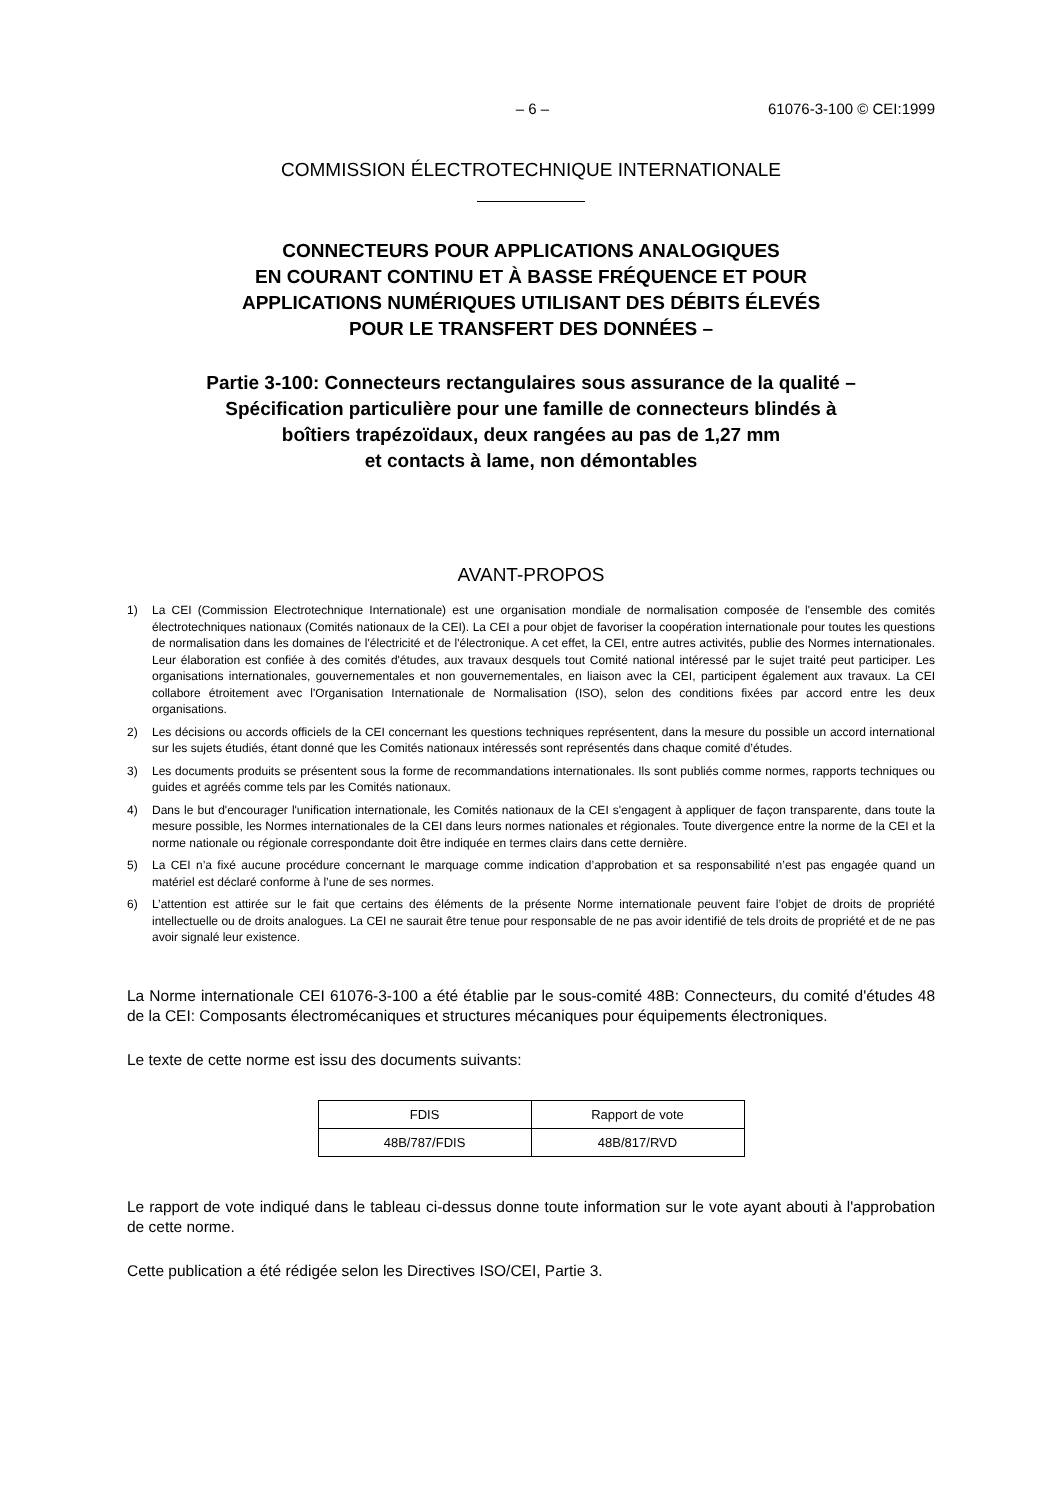– 6 – 61076-3-100 © CEI:1999
COMMISSION ÉLECTROTECHNIQUE INTERNATIONALE
CONNECTEURS POUR APPLICATIONS ANALOGIQUES
EN COURANT CONTINU ET À BASSE FRÉQUENCE ET POUR
APPLICATIONS NUMÉRIQUES UTILISANT DES DÉBITS ÉLEVÉS
POUR LE TRANSFERT DES DONNÉES –
Partie 3-100: Connecteurs rectangulaires sous assurance de la qualité –
Spécification particulière pour une famille de connecteurs blindés à
boîtiers trapézoïdaux, deux rangées au pas de 1,27 mm
et contacts à lame, non démontables
AVANT-PROPOS
1) La CEI (Commission Electrotechnique Internationale) est une organisation mondiale de normalisation composée de l'ensemble des comités électrotechniques nationaux (Comités nationaux de la CEI). La CEI a pour objet de favoriser la coopération internationale pour toutes les questions de normalisation dans les domaines de l'électricité et de l'électronique. A cet effet, la CEI, entre autres activités, publie des Normes internationales. Leur élaboration est confiée à des comités d'études, aux travaux desquels tout Comité national intéressé par le sujet traité peut participer. Les organisations internationales, gouvernementales et non gouvernementales, en liaison avec la CEI, participent également aux travaux. La CEI collabore étroitement avec l'Organisation Internationale de Normalisation (ISO), selon des conditions fixées par accord entre les deux organisations.
2) Les décisions ou accords officiels de la CEI concernant les questions techniques représentent, dans la mesure du possible un accord international sur les sujets étudiés, étant donné que les Comités nationaux intéressés sont représentés dans chaque comité d’études.
3) Les documents produits se présentent sous la forme de recommandations internationales. Ils sont publiés comme normes, rapports techniques ou guides et agréés comme tels par les Comités nationaux.
4) Dans le but d'encourager l'unification internationale, les Comités nationaux de la CEI s'engagent à appliquer de façon transparente, dans toute la mesure possible, les Normes internationales de la CEI dans leurs normes nationales et régionales. Toute divergence entre la norme de la CEI et la norme nationale ou régionale correspondante doit être indiquée en termes clairs dans cette dernière.
5) La CEI n’a fixé aucune procédure concernant le marquage comme indication d’approbation et sa responsabilité n’est pas engagée quand un matériel est déclaré conforme à l’une de ses normes.
6) L’attention est attirée sur le fait que certains des éléments de la présente Norme internationale peuvent faire l’objet de droits de propriété intellectuelle ou de droits analogues. La CEI ne saurait être tenue pour responsable de ne pas avoir identifié de tels droits de propriété et de ne pas avoir signalé leur existence.
La Norme internationale CEI 61076-3-100 a été établie par le sous-comité 48B: Connecteurs, du comité d'études 48 de la CEI: Composants électromécaniques et structures mécaniques pour équipements électroniques.
Le texte de cette norme est issu des documents suivants:
| FDIS | Rapport de vote |
| 48B/787/FDIS | 48B/817/RVD |
Le rapport de vote indiqué dans le tableau ci-dessus donne toute information sur le vote ayant abouti à l'approbation de cette norme.
Cette publication a été rédigée selon les Directives ISO/CEI, Partie 3.